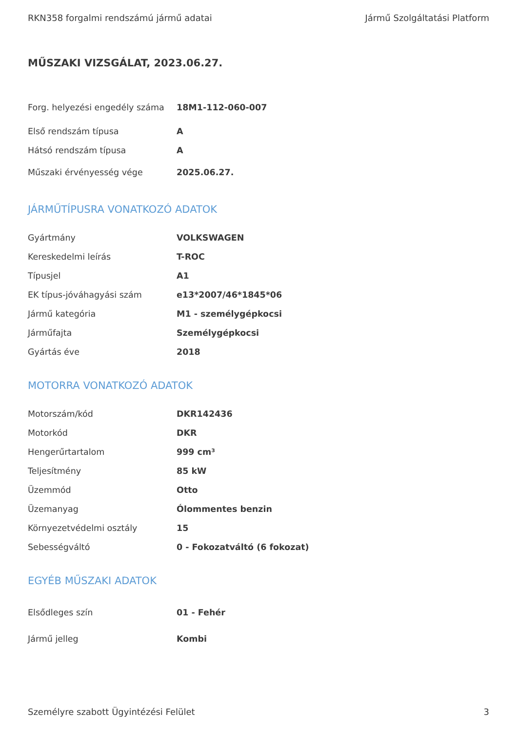RKN358 forgalmi rendszámú jármű adatai Jármű Szolgáltatási Platform
MŰSZAKI VIZSGÁLAT, 2023.06.27.
| Forg. helyezési engedély száma | 18M1-112-060-007 |
| Első rendszám típusa | A |
| Hátsó rendszám típusa | A |
| Műszaki érvényesség vége | 2025.06.27. |
JÁRMŰTÍPUSRA VONATKOZÓ ADATOK
| Gyártmány | VOLKSWAGEN |
| Kereskedelmi leírás | T-ROC |
| Típusjel | A1 |
| EK típus-jóváhagyási szám | e13*2007/46*1845*06 |
| Jármű kategória | M1 - személygépkocsi |
| Járműfajta | Személygépkocsi |
| Gyártás éve | 2018 |
MOTORRA VONATKOZÓ ADATOK
| Motorszám/kód | DKR142436 |
| Motorkód | DKR |
| Hengerűrtartalom | 999 cm³ |
| Teljesítmény | 85 kW |
| Üzemmód | Otto |
| Üzemanyag | Ólommentes benzin |
| Környezetvédelmi osztály | 15 |
| Sebességváltó | 0 - Fokozatváltó (6 fokozat) |
EGYÉB MŰSZAKI ADATOK
| Elsődleges szín | 01 - Fehér |
| Jármű jelleg | Kombi |
Személyre szabott Ügyintézési Felület 3